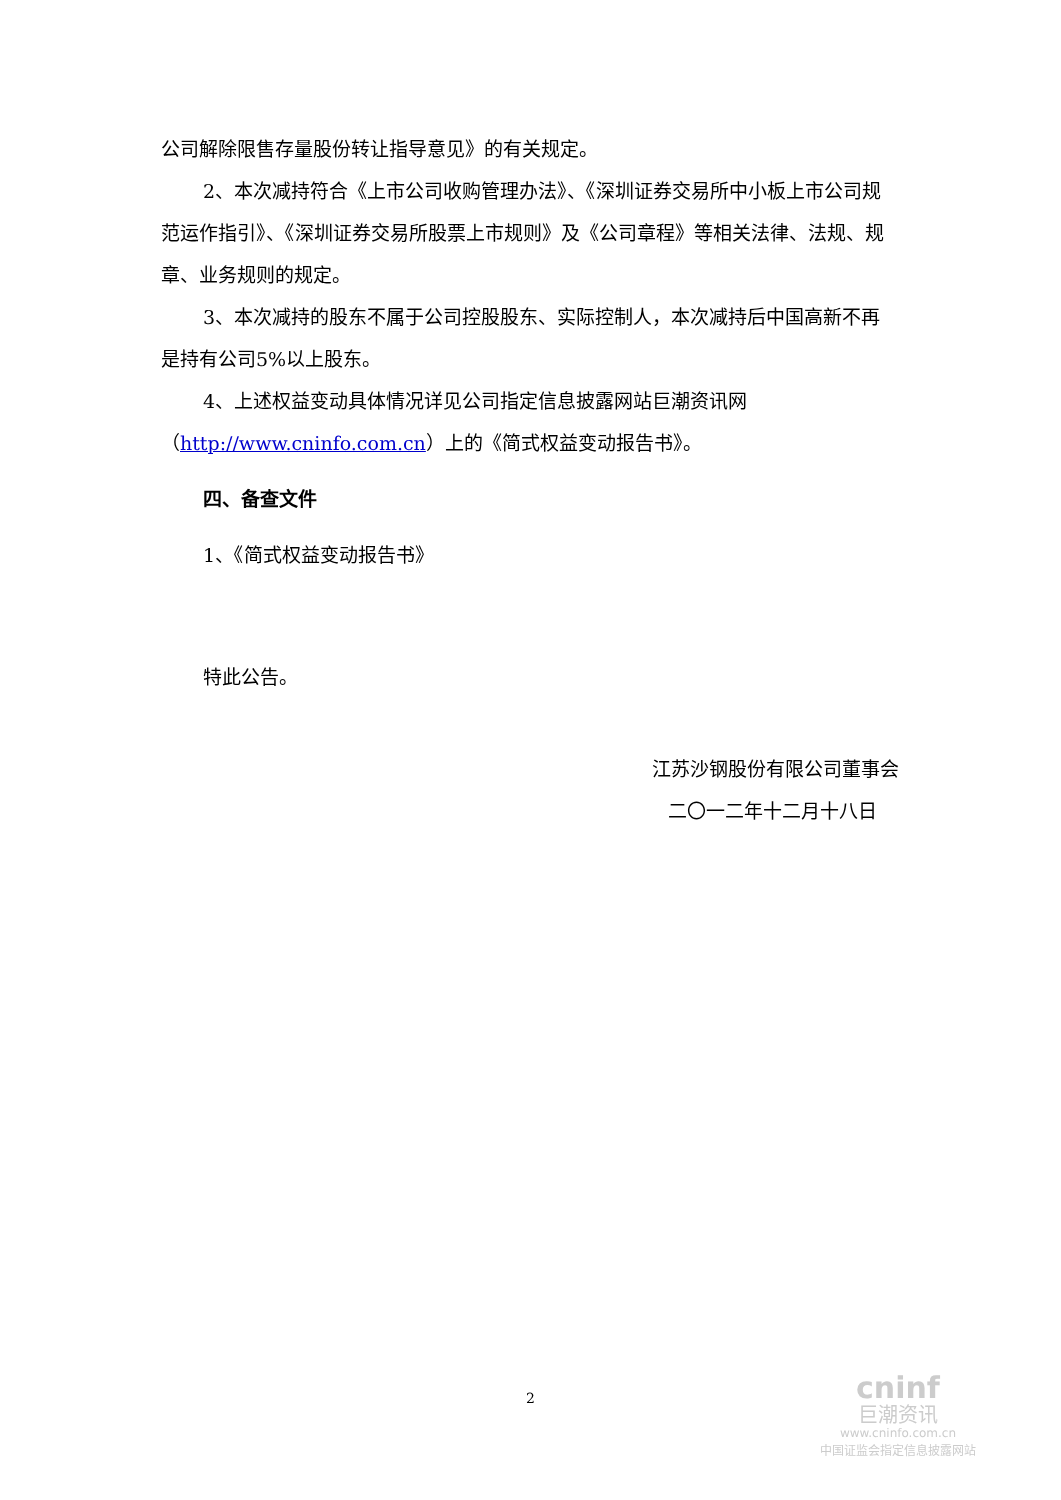公司解除限售存量股份转让指导意见》的有关规定。
2、本次减持符合《上市公司收购管理办法》、《深圳证券交易所中小板上市公司规范运作指引》、《深圳证券交易所股票上市规则》及《公司章程》等相关法律、法规、规章、业务规则的规定。
3、本次减持的股东不属于公司控股股东、实际控制人，本次减持后中国高新不再是持有公司5%以上股东。
4、上述权益变动具体情况详见公司指定信息披露网站巨潮资讯网（http://www.cninfo.com.cn）上的《简式权益变动报告书》。
四、备查文件
1、《简式权益变动报告书》
特此公告。
江苏沙钢股份有限公司董事会
二〇一二年十二月十八日
2
cninf
巨潮资讯
www.cninfo.com.cn
中国证监会指定信息披露网站